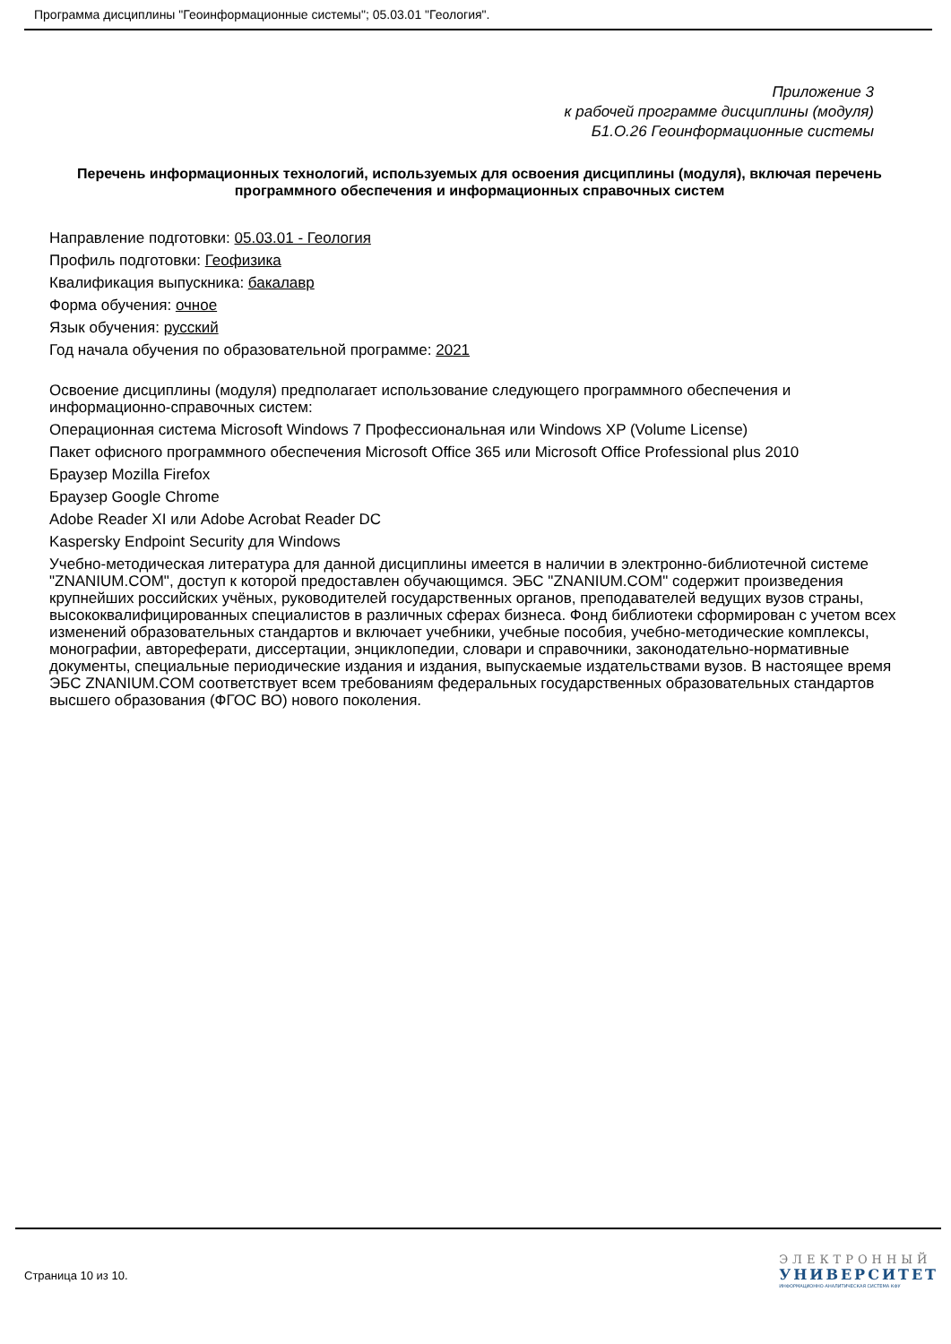Программа дисциплины "Геоинформационные системы"; 05.03.01 "Геология".
Приложение 3
к рабочей программе дисциплины (модуля)
Б1.О.26 Геоинформационные системы
Перечень информационных технологий, используемых для освоения дисциплины (модуля), включая перечень программного обеспечения и информационных справочных систем
Направление подготовки: 05.03.01 - Геология
Профиль подготовки: Геофизика
Квалификация выпускника: бакалавр
Форма обучения: очное
Язык обучения: русский
Год начала обучения по образовательной программе: 2021
Освоение дисциплины (модуля) предполагает использование следующего программного обеспечения и информационно-справочных систем:
Операционная система Microsoft Windows 7 Профессиональная или Windows XP (Volume License)
Пакет офисного программного обеспечения Microsoft Office 365 или Microsoft Office Professional plus 2010
Браузер Mozilla Firefox
Браузер Google Chrome
Adobe Reader XI или Adobe Acrobat Reader DC
Kaspersky Endpoint Security для Windows
Учебно-методическая литература для данной дисциплины имеется в наличии в электронно-библиотечной системе "ZNANIUM.COM", доступ к которой предоставлен обучающимся. ЭБС "ZNANIUM.COM" содержит произведения крупнейших российских учёных, руководителей государственных органов, преподавателей ведущих вузов страны, высококвалифицированных специалистов в различных сферах бизнеса. Фонд библиотеки сформирован с учетом всех изменений образовательных стандартов и включает учебники, учебные пособия, учебно-методические комплексы, монографии, автореферати, диссертации, энциклопедии, словари и справочники, законодательно-нормативные документы, специальные периодические издания и издания, выпускаемые издательствами вузов. В настоящее время ЭБС ZNANIUM.COM соответствует всем требованиям федеральных государственных образовательных стандартов высшего образования (ФГОС ВО) нового поколения.
Страница 10 из 10.
ЭЛЕКТРОННЫЙ
УНИВЕРСИТЕТ
ИНФОРМАЦИОННО-АНАЛИТИЧЕСКАЯ СИСТЕМА КФУ